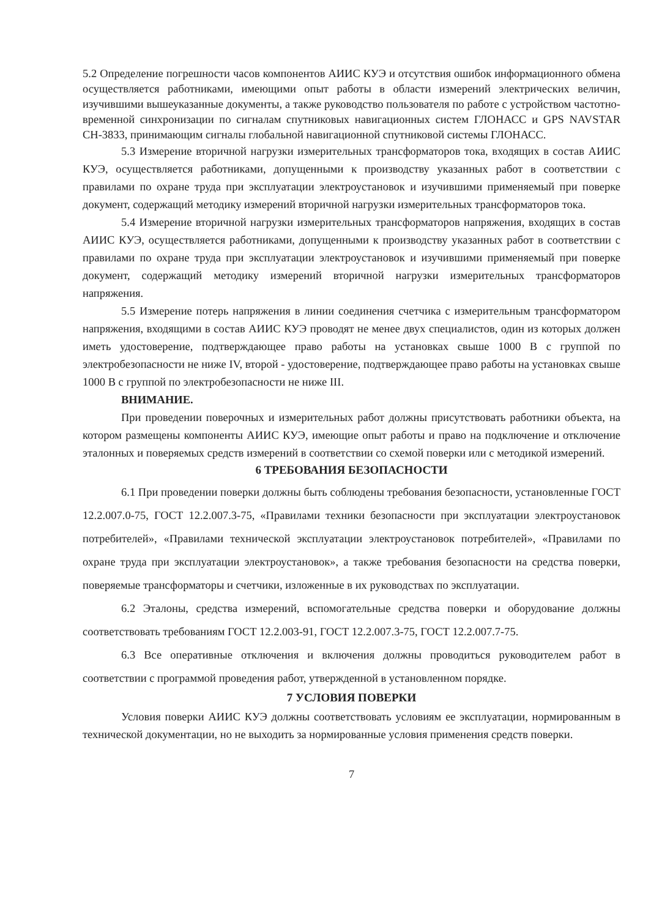5.2 Определение погрешности часов компонентов АИИС КУЭ и отсутствия ошибок информационного обмена осуществляется работниками, имеющими опыт работы в области измерений электрических величин, изучившими вышеуказанные документы, а также руководство пользователя по работе с устройством частотно-временной синхронизации по сигналам спутниковых навигационных систем ГЛОНАСС и GPS NAVSTAR СН-3833, принимающим сигналы глобальной навигационной спутниковой системы ГЛОНАСС.
5.3 Измерение вторичной нагрузки измерительных трансформаторов тока, входящих в состав АИИС КУЭ, осуществляется работниками, допущенными к производству указанных работ в соответствии с правилами по охране труда при эксплуатации электроустановок и изучившими применяемый при поверке документ, содержащий методику измерений вторичной нагрузки измерительных трансформаторов тока.
5.4 Измерение вторичной нагрузки измерительных трансформаторов напряжения, входящих в состав АИИС КУЭ, осуществляется работниками, допущенными к производству указанных работ в соответствии с правилами по охране труда при эксплуатации электроустановок и изучившими применяемый при поверке документ, содержащий методику измерений вторичной нагрузки измерительных трансформаторов напряжения.
5.5 Измерение потерь напряжения в линии соединения счетчика с измерительным трансформатором напряжения, входящими в состав АИИС КУЭ проводят не менее двух специалистов, один из которых должен иметь удостоверение, подтверждающее право работы на установках свыше 1000 В с группой по электробезопасности не ниже IV, второй - удостоверение, подтверждающее право работы на установках свыше 1000 В с группой по электробезопасности не ниже III.
ВНИМАНИЕ.
При проведении поверочных и измерительных работ должны присутствовать работники объекта, на котором размещены компоненты АИИС КУЭ, имеющие опыт работы и право на подключение и отключение эталонных и поверяемых средств измерений в соответствии со схемой поверки или с методикой измерений.
6 ТРЕБОВАНИЯ БЕЗОПАСНОСТИ
6.1 При проведении поверки должны быть соблюдены требования безопасности, установленные ГОСТ 12.2.007.0-75, ГОСТ 12.2.007.3-75, «Правилами техники безопасности при эксплуатации электроустановок потребителей», «Правилами технической эксплуатации электроустановок потребителей», «Правилами по охране труда при эксплуатации электроустановок», а также требования безопасности на средства поверки, поверяемые трансформаторы и счетчики, изложенные в их руководствах по эксплуатации.
6.2 Эталоны, средства измерений, вспомогательные средства поверки и оборудование должны соответствовать требованиям ГОСТ 12.2.003-91, ГОСТ 12.2.007.3-75, ГОСТ 12.2.007.7-75.
6.3 Все оперативные отключения и включения должны проводиться руководителем работ в соответствии с программой проведения работ, утвержденной в установленном порядке.
7 УСЛОВИЯ ПОВЕРКИ
Условия поверки АИИС КУЭ должны соответствовать условиям ее эксплуатации, нормированным в технической документации, но не выходить за нормированные условия применения средств поверки.
7